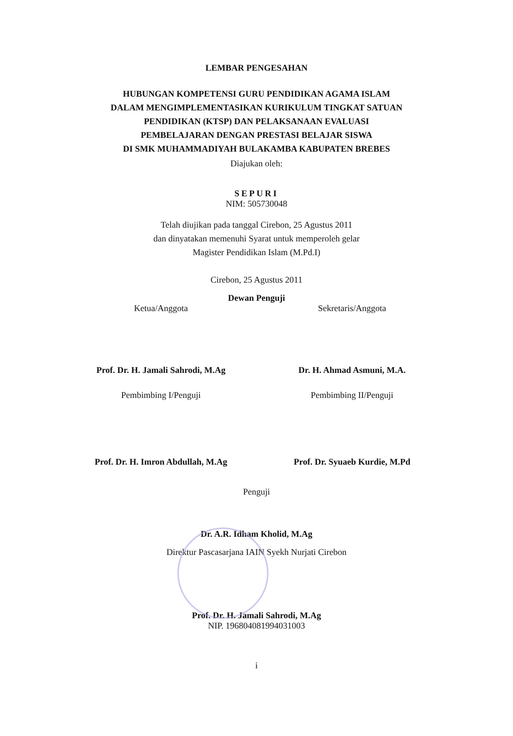LEMBAR PENGESAHAN
HUBUNGAN KOMPETENSI GURU PENDIDIKAN AGAMA ISLAM
DALAM MENGIMPLEMENTASIKAN KURIKULUM TINGKAT SATUAN
PENDIDIKAN (KTSP) DAN PELAKSANAAN EVALUASI
PEMBELAJARAN DENGAN PRESTASI BELAJAR SISWA
DI SMK MUHAMMADIYAH BULAKAMBA KABUPATEN BREBES
Diajukan oleh:
SEPURI
NIM: 505730048
Telah diujikan pada tanggal Cirebon, 25 Agustus 2011
dan dinyatakan memenuhi Syarat untuk memperoleh gelar
Magister Pendidikan Islam (M.Pd.I)
Cirebon, 25 Agustus 2011
Dewan Penguji
Ketua/Anggota
Prof. Dr. H. Jamali Sahrodi, M.Ag
Sekretaris/Anggota
Dr. H. Ahmad Asmuni, M.A.
Pembimbing I/Penguji
Prof. Dr. H. Imron Abdullah, M.Ag
Pembimbing II/Penguji
Prof. Dr. Syuaeb Kurdie, M.Pd
Penguji
Dr. A.R. Idham Kholid, M.Ag
Direktur Pascasarjana IAIN Syekh Nurjati Cirebon
Prof. Dr. H. Jamali Sahrodi, M.Ag
NIP. 196804081994031003
i